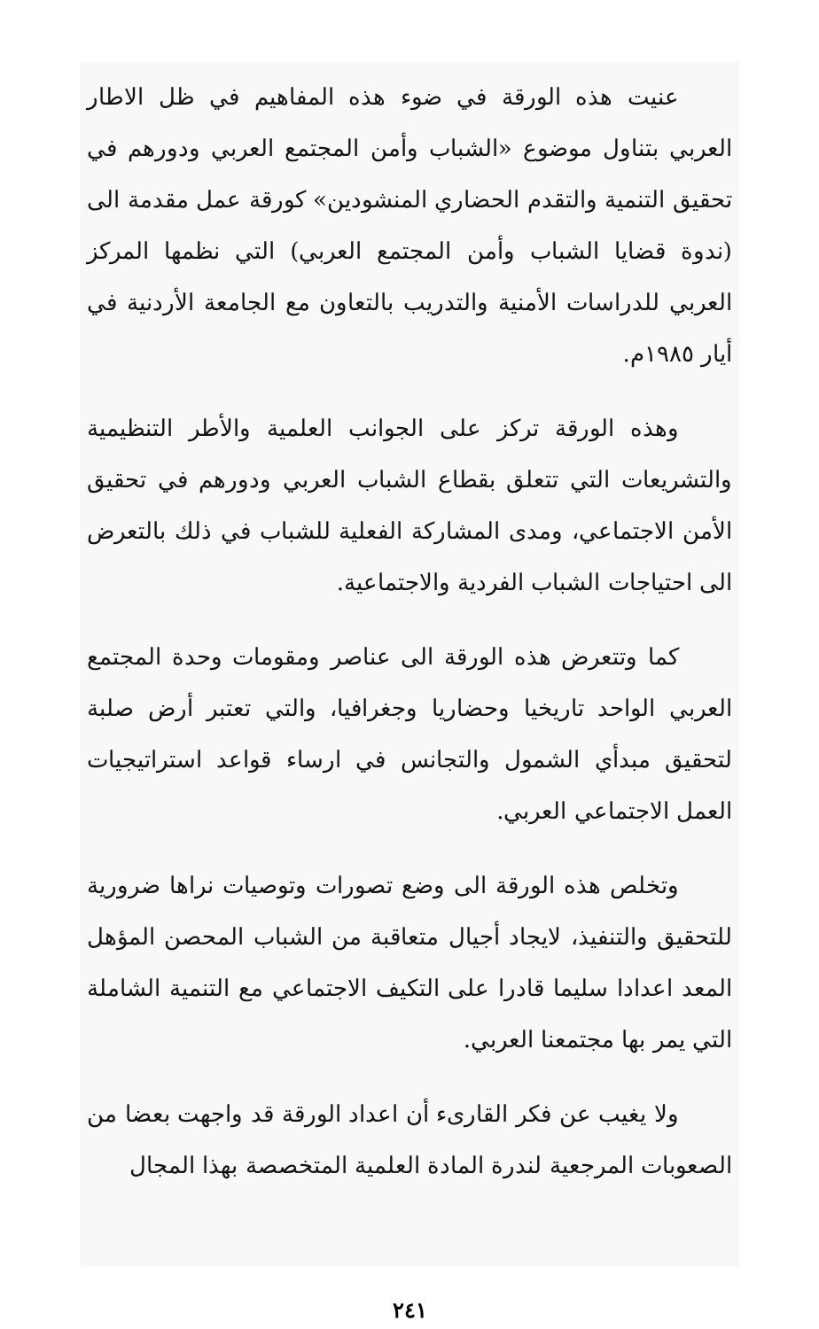عنيت هذه الورقة في ضوء هذه المفاهيم في ظل الاطار العربي بتناول موضوع «الشباب وأمن المجتمع العربي ودورهم في تحقيق التنمية والتقدم الحضاري المنشودين» كورقة عمل مقدمة الى (ندوة قضايا الشباب وأمن المجتمع العربي) التي نظمها المركز العربي للدراسات الأمنية والتدريب بالتعاون مع الجامعة الأردنية في أيار ١٩٨٥م.
وهذه الورقة تركز على الجوانب العلمية والأطر التنظيمية والتشريعات التي تتعلق بقطاع الشباب العربي ودورهم في تحقيق الأمن الاجتماعي، ومدى المشاركة الفعلية للشباب في ذلك بالتعرض الى احتياجات الشباب الفردية والاجتماعية.
كما وتتعرض هذه الورقة الى عناصر ومقومات وحدة المجتمع العربي الواحد تاريخيا وحضاريا وجغرافيا، والتي تعتبر أرض صلبة لتحقيق مبدأي الشمول والتجانس في ارساء قواعد استراتيجيات العمل الاجتماعي العربي.
وتخلص هذه الورقة الى وضع تصورات وتوصيات نراها ضرورية للتحقيق والتنفيذ، لايجاد أجيال متعاقبة من الشباب المحصن المؤهل المعد اعدادا سليما قادرا على التكيف الاجتماعي مع التنمية الشاملة التي يمر بها مجتمعنا العربي.
ولا يغيب عن فكر القارىء أن اعداد الورقة قد واجهت بعضا من الصعوبات المرجعية لندرة المادة العلمية المتخصصة بهذا المجال
٢٤١